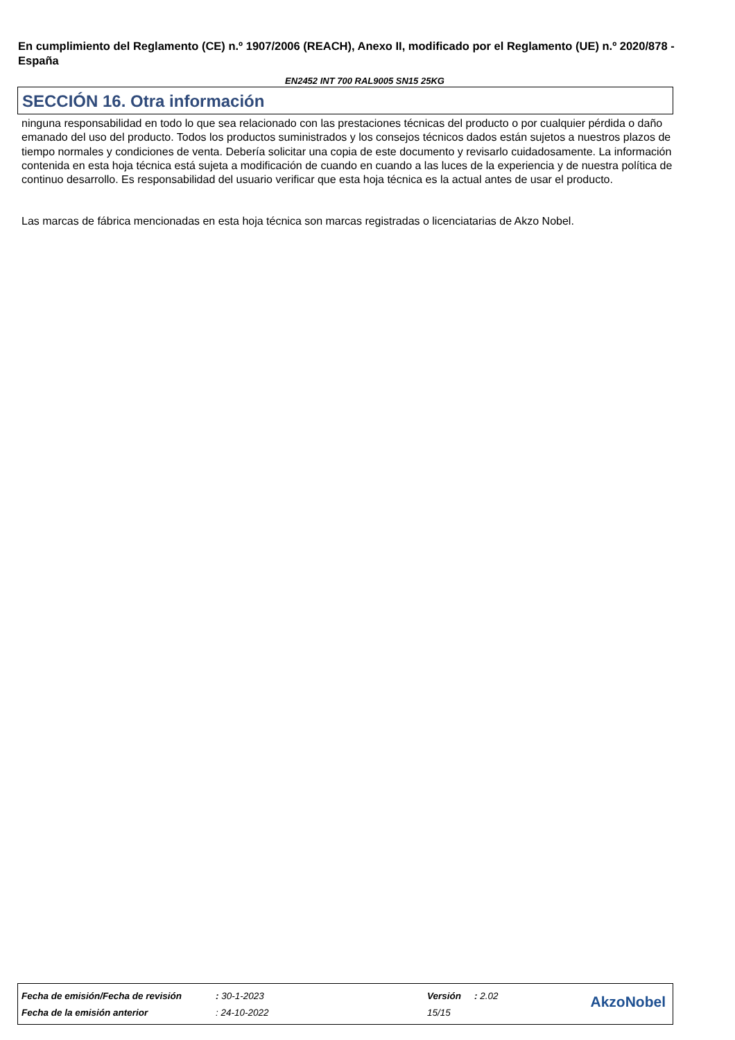En cumplimiento del Reglamento (CE) n.º 1907/2006 (REACH), Anexo II, modificado por el Reglamento (UE) n.º 2020/878 - España
EN2452 INT 700 RAL9005 SN15 25KG
SECCIÓN 16. Otra información
ninguna responsabilidad en todo lo que sea relacionado con las prestaciones técnicas del producto o por cualquier pérdida o daño emanado del uso del producto. Todos los productos suministrados y los consejos técnicos dados están sujetos a nuestros plazos de tiempo normales y condiciones de venta. Debería solicitar una copia de este documento y revisarlo cuidadosamente. La información contenida en esta hoja técnica está sujeta a modificación de cuando en cuando a las luces de la experiencia y de nuestra política de continuo desarrollo. Es responsabilidad del usuario verificar que esta hoja técnica es la actual antes de usar el producto.
Las marcas de fábrica mencionadas en esta hoja técnica son marcas registradas o licenciatarias de Akzo Nobel.
| Fecha de emisión/Fecha de revisión | : 30-1-2023 | Versión | : 2.02 |
| Fecha de la emisión anterior | : 24-10-2022 | 15/15 | |
AkzoNobel